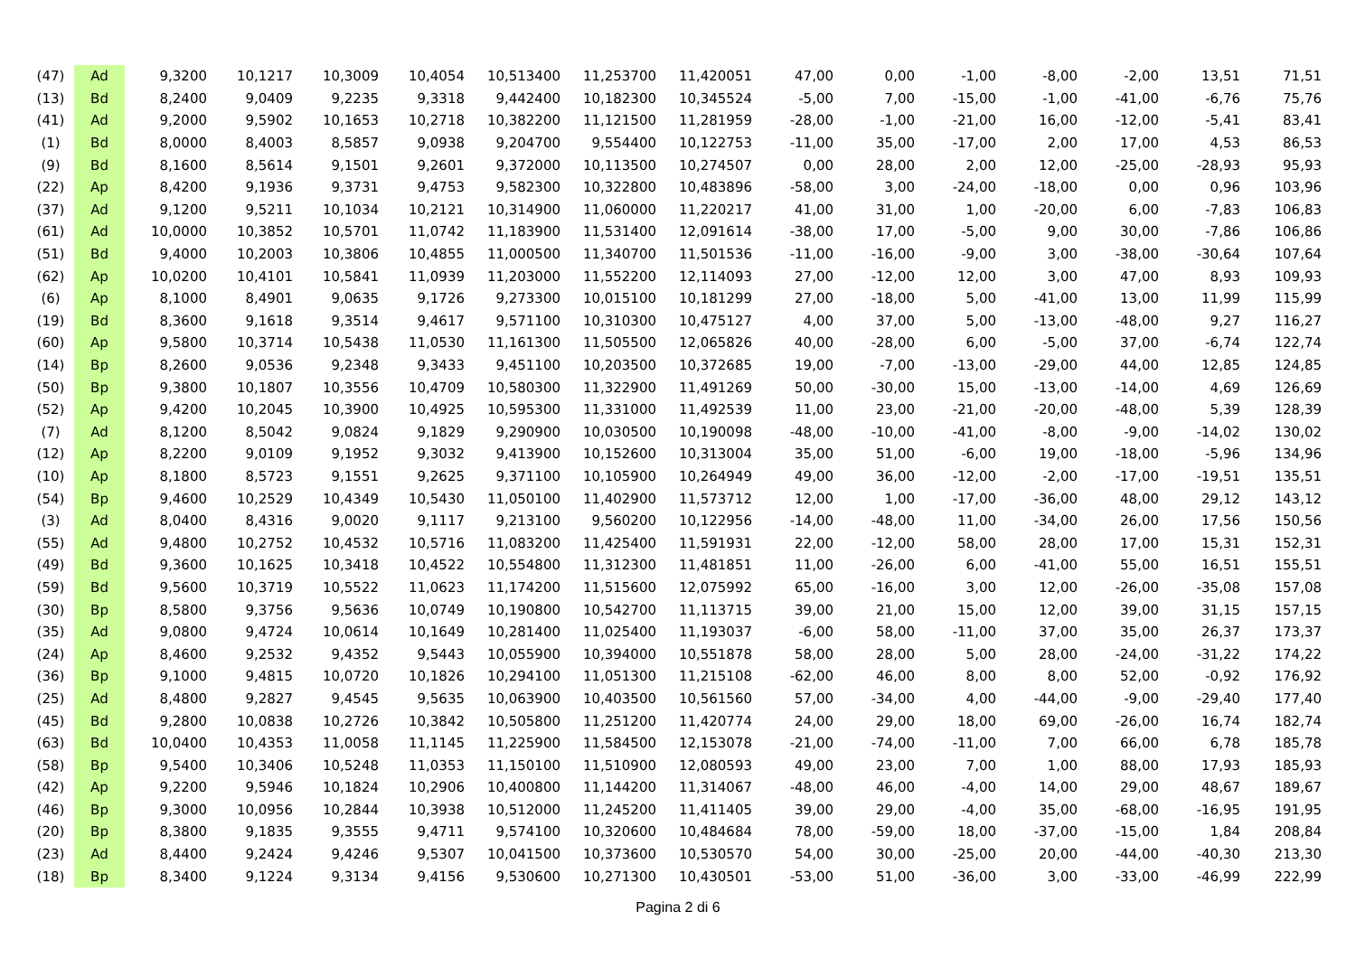| (47) | Ad | 9,3200 | 10,1217 | 10,3009 | 10,4054 | 10,513400 | 11,253700 | 11,420051 | 47,00 | 0,00 | -1,00 | -8,00 | -2,00 | 13,51 | 71,51 |
| (13) | Bd | 8,2400 | 9,0409 | 9,2235 | 9,3318 | 9,442400 | 10,182300 | 10,345524 | -5,00 | 7,00 | -15,00 | -1,00 | -41,00 | -6,76 | 75,76 |
| (41) | Ad | 9,2000 | 9,5902 | 10,1653 | 10,2718 | 10,382200 | 11,121500 | 11,281959 | -28,00 | -1,00 | -21,00 | 16,00 | -12,00 | -5,41 | 83,41 |
| (1) | Bd | 8,0000 | 8,4003 | 8,5857 | 9,0938 | 9,204700 | 9,554400 | 10,122753 | -11,00 | 35,00 | -17,00 | 2,00 | 17,00 | 4,53 | 86,53 |
| (9) | Bd | 8,1600 | 8,5614 | 9,1501 | 9,2601 | 9,372000 | 10,113500 | 10,274507 | 0,00 | 28,00 | 2,00 | 12,00 | -25,00 | -28,93 | 95,93 |
| (22) | Ap | 8,4200 | 9,1936 | 9,3731 | 9,4753 | 9,582300 | 10,322800 | 10,483896 | -58,00 | 3,00 | -24,00 | -18,00 | 0,00 | 0,96 | 103,96 |
| (37) | Ad | 9,1200 | 9,5211 | 10,1034 | 10,2121 | 10,314900 | 11,060000 | 11,220217 | 41,00 | 31,00 | 1,00 | -20,00 | 6,00 | -7,83 | 106,83 |
| (61) | Ad | 10,0000 | 10,3852 | 10,5701 | 11,0742 | 11,183900 | 11,531400 | 12,091614 | -38,00 | 17,00 | -5,00 | 9,00 | 30,00 | -7,86 | 106,86 |
| (51) | Bd | 9,4000 | 10,2003 | 10,3806 | 10,4855 | 11,000500 | 11,340700 | 11,501536 | -11,00 | -16,00 | -9,00 | 3,00 | -38,00 | -30,64 | 107,64 |
| (62) | Ap | 10,0200 | 10,4101 | 10,5841 | 11,0939 | 11,203000 | 11,552200 | 12,114093 | 27,00 | -12,00 | 12,00 | 3,00 | 47,00 | 8,93 | 109,93 |
| (6) | Ap | 8,1000 | 8,4901 | 9,0635 | 9,1726 | 9,273300 | 10,015100 | 10,181299 | 27,00 | -18,00 | 5,00 | -41,00 | 13,00 | 11,99 | 115,99 |
| (19) | Bd | 8,3600 | 9,1618 | 9,3514 | 9,4617 | 9,571100 | 10,310300 | 10,475127 | 4,00 | 37,00 | 5,00 | -13,00 | -48,00 | 9,27 | 116,27 |
| (60) | Ap | 9,5800 | 10,3714 | 10,5438 | 11,0530 | 11,161300 | 11,505500 | 12,065826 | 40,00 | -28,00 | 6,00 | -5,00 | 37,00 | -6,74 | 122,74 |
| (14) | Bp | 8,2600 | 9,0536 | 9,2348 | 9,3433 | 9,451100 | 10,203500 | 10,372685 | 19,00 | -7,00 | -13,00 | -29,00 | 44,00 | 12,85 | 124,85 |
| (50) | Bp | 9,3800 | 10,1807 | 10,3556 | 10,4709 | 10,580300 | 11,322900 | 11,491269 | 50,00 | -30,00 | 15,00 | -13,00 | -14,00 | 4,69 | 126,69 |
| (52) | Ap | 9,4200 | 10,2045 | 10,3900 | 10,4925 | 10,595300 | 11,331000 | 11,492539 | 11,00 | 23,00 | -21,00 | -20,00 | -48,00 | 5,39 | 128,39 |
| (7) | Ad | 8,1200 | 8,5042 | 9,0824 | 9,1829 | 9,290900 | 10,030500 | 10,190098 | -48,00 | -10,00 | -41,00 | -8,00 | -9,00 | -14,02 | 130,02 |
| (12) | Ap | 8,2200 | 9,0109 | 9,1952 | 9,3032 | 9,413900 | 10,152600 | 10,313004 | 35,00 | 51,00 | -6,00 | 19,00 | -18,00 | -5,96 | 134,96 |
| (10) | Ap | 8,1800 | 8,5723 | 9,1551 | 9,2625 | 9,371100 | 10,105900 | 10,264949 | 49,00 | 36,00 | -12,00 | -2,00 | -17,00 | -19,51 | 135,51 |
| (54) | Bp | 9,4600 | 10,2529 | 10,4349 | 10,5430 | 11,050100 | 11,402900 | 11,573712 | 12,00 | 1,00 | -17,00 | -36,00 | 48,00 | 29,12 | 143,12 |
| (3) | Ad | 8,0400 | 8,4316 | 9,0020 | 9,1117 | 9,213100 | 9,560200 | 10,122956 | -14,00 | -48,00 | 11,00 | -34,00 | 26,00 | 17,56 | 150,56 |
| (55) | Ad | 9,4800 | 10,2752 | 10,4532 | 10,5716 | 11,083200 | 11,425400 | 11,591931 | 22,00 | -12,00 | 58,00 | 28,00 | 17,00 | 15,31 | 152,31 |
| (49) | Bd | 9,3600 | 10,1625 | 10,3418 | 10,4522 | 10,554800 | 11,312300 | 11,481851 | 11,00 | -26,00 | 6,00 | -41,00 | 55,00 | 16,51 | 155,51 |
| (59) | Bd | 9,5600 | 10,3719 | 10,5522 | 11,0623 | 11,174200 | 11,515600 | 12,075992 | 65,00 | -16,00 | 3,00 | 12,00 | -26,00 | -35,08 | 157,08 |
| (30) | Bp | 8,5800 | 9,3756 | 9,5636 | 10,0749 | 10,190800 | 10,542700 | 11,113715 | 39,00 | 21,00 | 15,00 | 12,00 | 39,00 | 31,15 | 157,15 |
| (35) | Ad | 9,0800 | 9,4724 | 10,0614 | 10,1649 | 10,281400 | 11,025400 | 11,193037 | -6,00 | 58,00 | -11,00 | 37,00 | 35,00 | 26,37 | 173,37 |
| (24) | Ap | 8,4600 | 9,2532 | 9,4352 | 9,5443 | 10,055900 | 10,394000 | 10,551878 | 58,00 | 28,00 | 5,00 | 28,00 | -24,00 | -31,22 | 174,22 |
| (36) | Bp | 9,1000 | 9,4815 | 10,0720 | 10,1826 | 10,294100 | 11,051300 | 11,215108 | -62,00 | 46,00 | 8,00 | 8,00 | 52,00 | -0,92 | 176,92 |
| (25) | Ad | 8,4800 | 9,2827 | 9,4545 | 9,5635 | 10,063900 | 10,403500 | 10,561560 | 57,00 | -34,00 | 4,00 | -44,00 | -9,00 | -29,40 | 177,40 |
| (45) | Bd | 9,2800 | 10,0838 | 10,2726 | 10,3842 | 10,505800 | 11,251200 | 11,420774 | 24,00 | 29,00 | 18,00 | 69,00 | -26,00 | 16,74 | 182,74 |
| (63) | Bd | 10,0400 | 10,4353 | 11,0058 | 11,1145 | 11,225900 | 11,584500 | 12,153078 | -21,00 | -74,00 | -11,00 | 7,00 | 66,00 | 6,78 | 185,78 |
| (58) | Bp | 9,5400 | 10,3406 | 10,5248 | 11,0353 | 11,150100 | 11,510900 | 12,080593 | 49,00 | 23,00 | 7,00 | 1,00 | 88,00 | 17,93 | 185,93 |
| (42) | Ap | 9,2200 | 9,5946 | 10,1824 | 10,2906 | 10,400800 | 11,144200 | 11,314067 | -48,00 | 46,00 | -4,00 | 14,00 | 29,00 | 48,67 | 189,67 |
| (46) | Bp | 9,3000 | 10,0956 | 10,2844 | 10,3938 | 10,512000 | 11,245200 | 11,411405 | 39,00 | 29,00 | -4,00 | 35,00 | -68,00 | -16,95 | 191,95 |
| (20) | Bp | 8,3800 | 9,1835 | 9,3555 | 9,4711 | 9,574100 | 10,320600 | 10,484684 | 78,00 | -59,00 | 18,00 | -37,00 | -15,00 | 1,84 | 208,84 |
| (23) | Ad | 8,4400 | 9,2424 | 9,4246 | 9,5307 | 10,041500 | 10,373600 | 10,530570 | 54,00 | 30,00 | -25,00 | 20,00 | -44,00 | -40,30 | 213,30 |
| (18) | Bp | 8,3400 | 9,1224 | 9,3134 | 9,4156 | 9,530600 | 10,271300 | 10,430501 | -53,00 | 51,00 | -36,00 | 3,00 | -33,00 | -46,99 | 222,99 |
Pagina 2 di 6